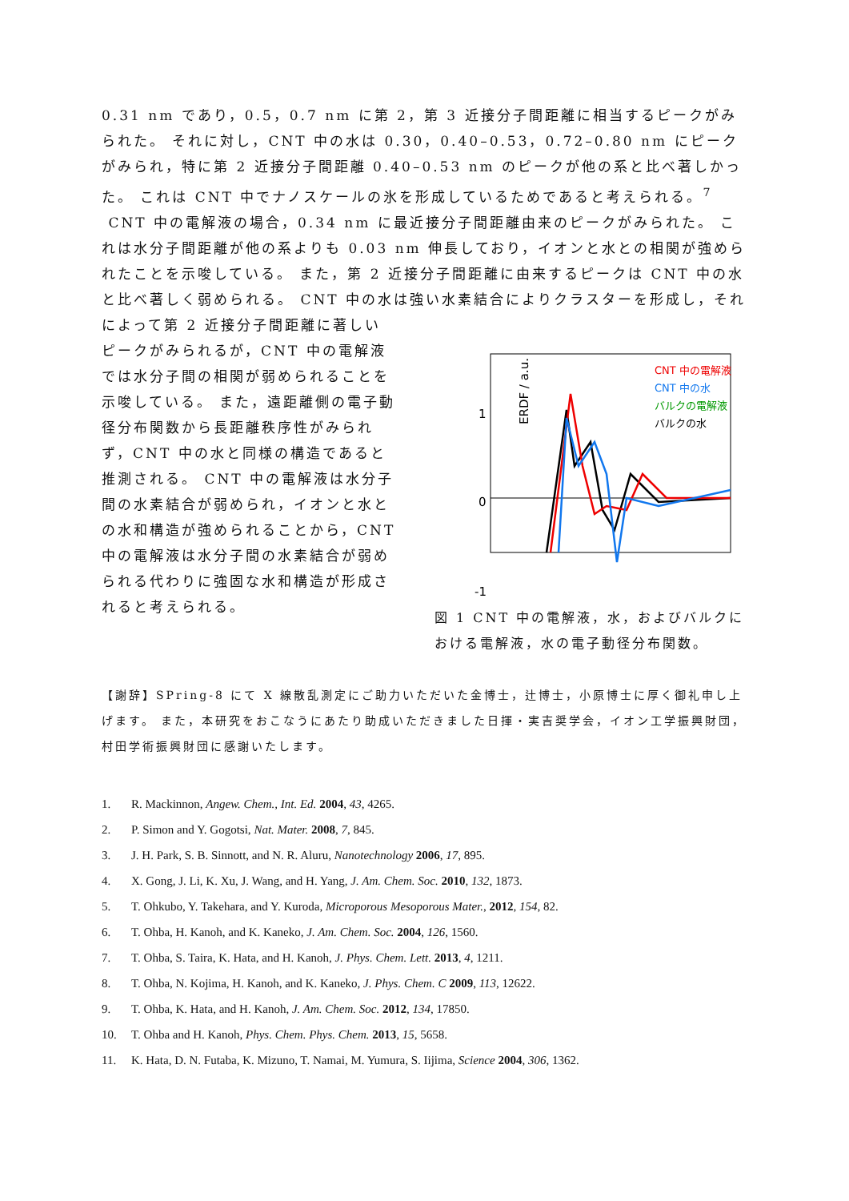0.31 nm であり，0.5，0.7 nm に第 2，第 3 近接分子間距離に相当するピークがみられた。 それに対し，CNT 中の水は 0.30，0.40–0.53，0.72–0.80 nm にピークがみられ，特に第 2 近接分子間距離 0.40–0.53 nm のピークが他の系と比べ著しかった。 これは CNT 中でナノスケールの氷を形成しているためであると考えられる。<sup>7</sup>
CNT 中の電解液の場合，0.34 nm に最近接分子間距離由来のピークがみられた。 これは水分子間距離が他の系よりも 0.03 nm 伸長しており，イオンと水との相関が強められたことを示唆している。 また，第 2 近接分子間距離に由来するピークは CNT 中の水と比べ著しく弱められる。 CNT 中の水は強い水素結合によりクラスターを形成し，それによって第 2 近接分子間距離に著しい
ピークがみられるが，CNT 中の電解液では水分子間の相関が弱められることを示唆している。 また，遠距離側の電子動径分布関数から長距離秩序性がみられず，CNT 中の水と同様の構造であると推測される。 CNT 中の電解液は水分子間の水素結合が弱められ，イオンと水との水和構造が強められることから，CNT 中の電解液は水分子間の水素結合が弱められる代わりに強固な水和構造が形成されると考えられる。
1
0
-1
ERDF / a.u.
CNT 中の電解液
CNT 中の水
バルクの電解液
バルクの水
図 1 CNT 中の電解液，水，およびバルクにおける電解液，水の電子動径分布関数。
【謝辞】SPring-8 にて X 線散乱測定にご助力いただいた金博士，辻博士，小原博士に厚く御礼申し上げます。 また，本研究をおこなうにあたり助成いただきました日揮・実吉奨学会，イオン工学振興財団，村田学術振興財団に感謝いたします。
1. R. Mackinnon, Angew. Chem., Int. Ed. 2004, 43, 4265.
2. P. Simon and Y. Gogotsi, Nat. Mater. 2008, 7, 845.
3. J. H. Park, S. B. Sinnott, and N. R. Aluru, Nanotechnology 2006, 17, 895.
4. X. Gong, J. Li, K. Xu, J. Wang, and H. Yang, J. Am. Chem. Soc. 2010, 132, 1873.
5. T. Ohkubo, Y. Takehara, and Y. Kuroda, Microporous Mesoporous Mater., 2012, 154, 82.
6. T. Ohba, H. Kanoh, and K. Kaneko, J. Am. Chem. Soc. 2004, 126, 1560.
7. T. Ohba, S. Taira, K. Hata, and H. Kanoh, J. Phys. Chem. Lett. 2013, 4, 1211.
8. T. Ohba, N. Kojima, H. Kanoh, and K. Kaneko, J. Phys. Chem. C 2009, 113, 12622.
9. T. Ohba, K. Hata, and H. Kanoh, J. Am. Chem. Soc. 2012, 134, 17850.
10. T. Ohba and H. Kanoh, Phys. Chem. Phys. Chem. 2013, 15, 5658.
11. K. Hata, D. N. Futaba, K. Mizuno, T. Namai, M. Yumura, S. Iijima, Science 2004, 306, 1362.